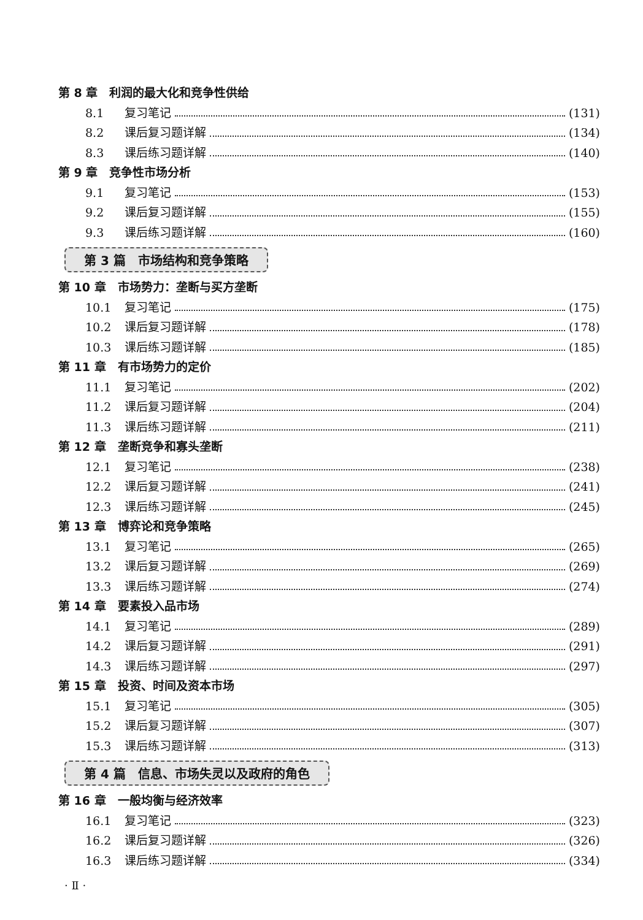第 8 章　利润的最大化和竞争性供给
8.1 复习笔记 (131)
8.2 课后复习题详解 (134)
8.3 课后练习题详解 (140)
第 9 章　竞争性市场分析
9.1 复习笔记 (153)
9.2 课后复习题详解 (155)
9.3 课后练习题详解 (160)
第 3 篇　市场结构和竞争策略
第 10 章　市场势力：垄断与买方垄断
10.1 复习笔记 (175)
10.2 课后复习题详解 (178)
10.3 课后练习题详解 (185)
第 11 章　有市场势力的定价
11.1 复习笔记 (202)
11.2 课后复习题详解 (204)
11.3 课后练习题详解 (211)
第 12 章　垄断竞争和寡头垄断
12.1 复习笔记 (238)
12.2 课后复习题详解 (241)
12.3 课后练习题详解 (245)
第 13 章　博弈论和竞争策略
13.1 复习笔记 (265)
13.2 课后复习题详解 (269)
13.3 课后练习题详解 (274)
第 14 章　要素投入品市场
14.1 复习笔记 (289)
14.2 课后复习题详解 (291)
14.3 课后练习题详解 (297)
第 15 章　投资、时间及资本市场
15.1 复习笔记 (305)
15.2 课后复习题详解 (307)
15.3 课后练习题详解 (313)
第 4 篇　信息、市场失灵以及政府的角色
第 16 章　一般均衡与经济效率
16.1 复习笔记 (323)
16.2 课后复习题详解 (326)
16.3 课后练习题详解 (334)
· Ⅱ ·